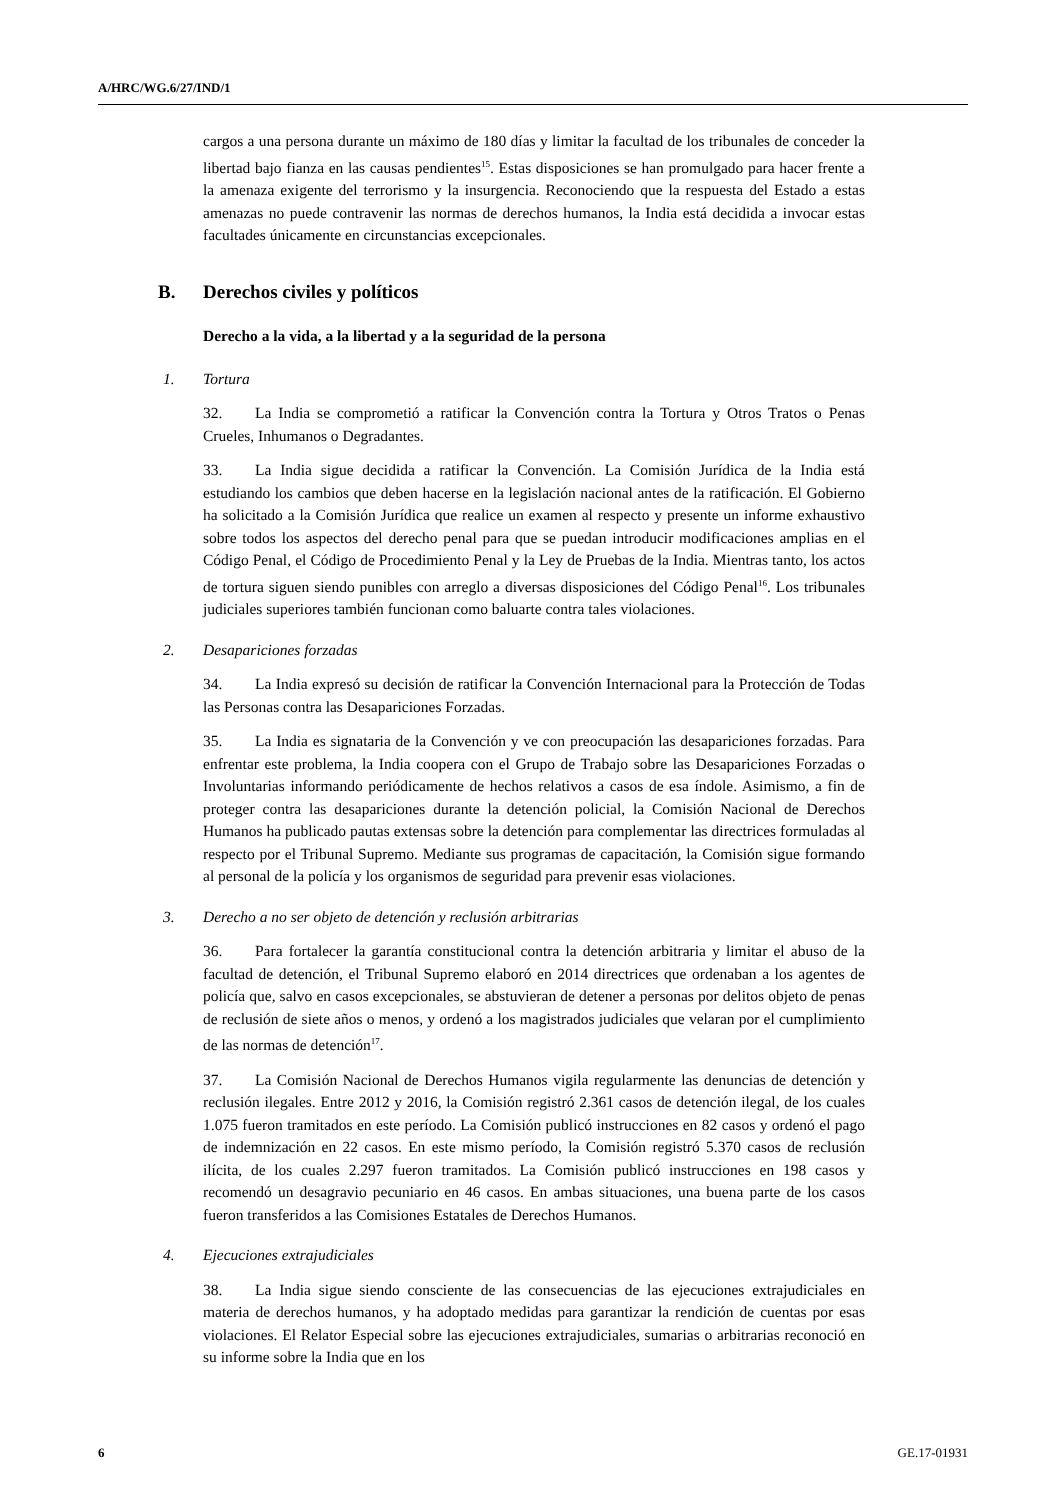A/HRC/WG.6/27/IND/1
cargos a una persona durante un máximo de 180 días y limitar la facultad de los tribunales de conceder la libertad bajo fianza en las causas pendientes<sup>15</sup>. Estas disposiciones se han promulgado para hacer frente a la amenaza exigente del terrorismo y la insurgencia. Reconociendo que la respuesta del Estado a estas amenazas no puede contravenir las normas de derechos humanos, la India está decidida a invocar estas facultades únicamente en circunstancias excepcionales.
B. Derechos civiles y políticos
Derecho a la vida, a la libertad y a la seguridad de la persona
1. Tortura
32. La India se comprometió a ratificar la Convención contra la Tortura y Otros Tratos o Penas Crueles, Inhumanos o Degradantes.
33. La India sigue decidida a ratificar la Convención. La Comisión Jurídica de la India está estudiando los cambios que deben hacerse en la legislación nacional antes de la ratificación. El Gobierno ha solicitado a la Comisión Jurídica que realice un examen al respecto y presente un informe exhaustivo sobre todos los aspectos del derecho penal para que se puedan introducir modificaciones amplias en el Código Penal, el Código de Procedimiento Penal y la Ley de Pruebas de la India. Mientras tanto, los actos de tortura siguen siendo punibles con arreglo a diversas disposiciones del Código Penal<sup>16</sup>. Los tribunales judiciales superiores también funcionan como baluarte contra tales violaciones.
2. Desapariciones forzadas
34. La India expresó su decisión de ratificar la Convención Internacional para la Protección de Todas las Personas contra las Desapariciones Forzadas.
35. La India es signataria de la Convención y ve con preocupación las desapariciones forzadas. Para enfrentar este problema, la India coopera con el Grupo de Trabajo sobre las Desapariciones Forzadas o Involuntarias informando periódicamente de hechos relativos a casos de esa índole. Asimismo, a fin de proteger contra las desapariciones durante la detención policial, la Comisión Nacional de Derechos Humanos ha publicado pautas extensas sobre la detención para complementar las directrices formuladas al respecto por el Tribunal Supremo. Mediante sus programas de capacitación, la Comisión sigue formando al personal de la policía y los organismos de seguridad para prevenir esas violaciones.
3. Derecho a no ser objeto de detención y reclusión arbitrarias
36. Para fortalecer la garantía constitucional contra la detención arbitraria y limitar el abuso de la facultad de detención, el Tribunal Supremo elaboró en 2014 directrices que ordenaban a los agentes de policía que, salvo en casos excepcionales, se abstuvieran de detener a personas por delitos objeto de penas de reclusión de siete años o menos, y ordenó a los magistrados judiciales que velaran por el cumplimiento de las normas de detención<sup>17</sup>.
37. La Comisión Nacional de Derechos Humanos vigila regularmente las denuncias de detención y reclusión ilegales. Entre 2012 y 2016, la Comisión registró 2.361 casos de detención ilegal, de los cuales 1.075 fueron tramitados en este período. La Comisión publicó instrucciones en 82 casos y ordenó el pago de indemnización en 22 casos. En este mismo período, la Comisión registró 5.370 casos de reclusión ilícita, de los cuales 2.297 fueron tramitados. La Comisión publicó instrucciones en 198 casos y recomendó un desagravio pecuniario en 46 casos. En ambas situaciones, una buena parte de los casos fueron transferidos a las Comisiones Estatales de Derechos Humanos.
4. Ejecuciones extrajudiciales
38. La India sigue siendo consciente de las consecuencias de las ejecuciones extrajudiciales en materia de derechos humanos, y ha adoptado medidas para garantizar la rendición de cuentas por esas violaciones. El Relator Especial sobre las ejecuciones extrajudiciales, sumarias o arbitrarias reconoció en su informe sobre la India que en los
6 GE.17-01931